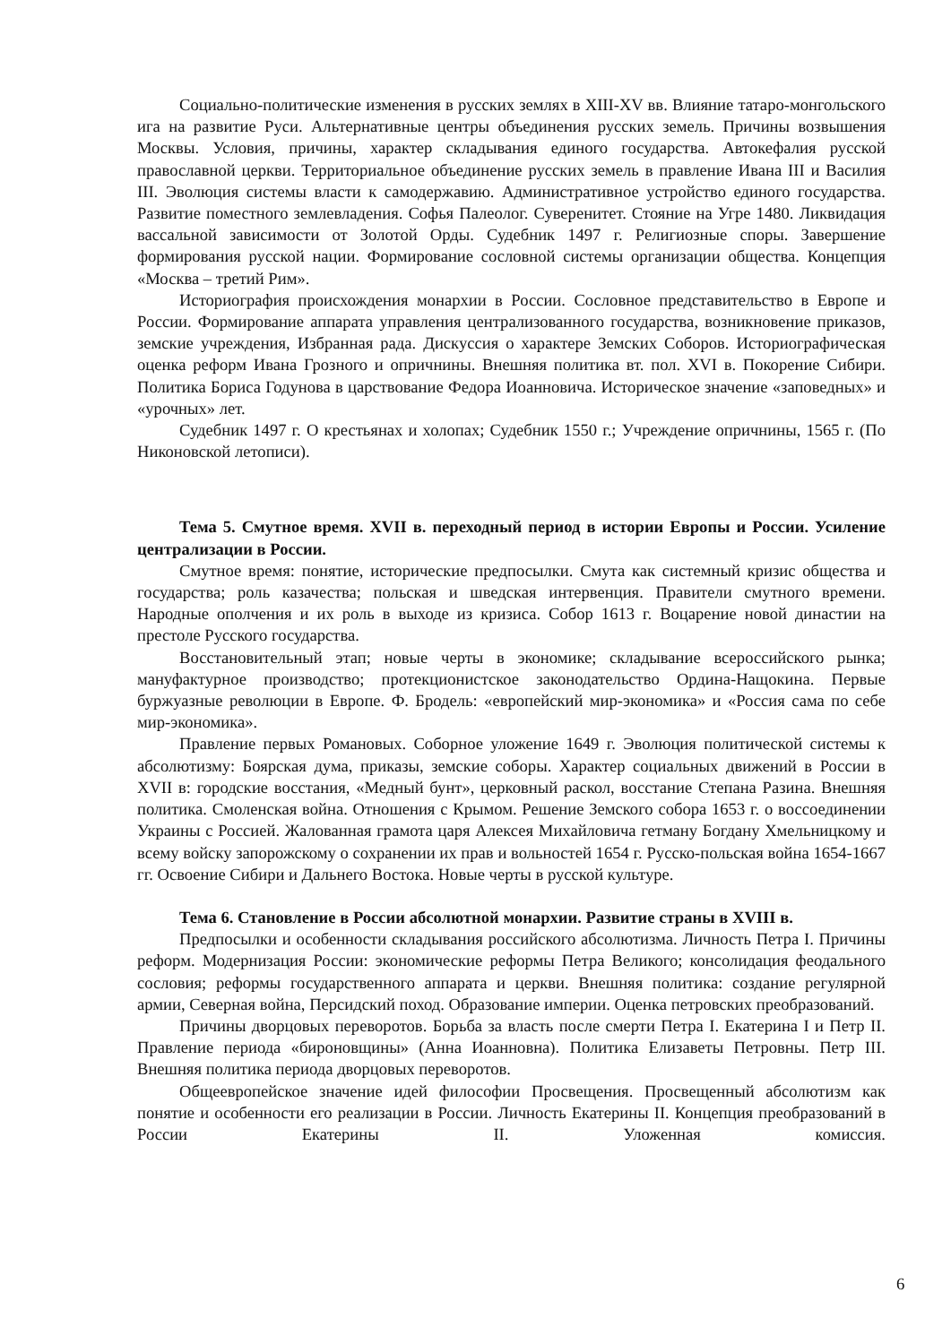Социально-политические изменения в русских землях в XIII-XV вв. Влияние татаро-монгольского ига на развитие Руси. Альтернативные центры объединения русских земель. Причины возвышения Москвы. Условия, причины, характер складывания единого государства. Автокефалия русской православной церкви. Территориальное объединение русских земель в правление Ивана III и Василия III. Эволюция системы власти к самодержавию. Административное устройство единого государства. Развитие поместного землевладения. Софья Палеолог. Суверенитет. Стояние на Угре 1480. Ликвидация вассальной зависимости от Золотой Орды. Судебник 1497 г. Религиозные споры. Завершение формирования русской нации. Формирование сословной системы организации общества. Концепция «Москва – третий Рим».
Историография происхождения монархии в России. Сословное представительство в Европе и России. Формирование аппарата управления централизованного государства, возникновение приказов, земские учреждения, Избранная рада. Дискуссия о характере Земских Соборов. Историографическая оценка реформ Ивана Грозного и опричнины. Внешняя политика вт. пол. XVI в. Покорение Сибири. Политика Бориса Годунова в царствование Федора Иоанновича. Историческое значение «заповедных» и «урочных» лет.
Судебник 1497 г. О крестьянах и холопах; Судебник 1550 г.; Учреждение опричнины, 1565 г. (По Никоновской летописи).
Тема 5. Смутное время. XVII в. переходный период в истории Европы и России. Усиление централизации в России.
Смутное время: понятие, исторические предпосылки. Смута как системный кризис общества и государства; роль казачества; польская и шведская интервенция. Правители смутного времени. Народные ополчения и их роль в выходе из кризиса. Собор 1613 г. Воцарение новой династии на престоле Русского государства.
Восстановительный этап; новые черты в экономике; складывание всероссийского рынка; мануфактурное производство; протекционистское законодательство Ордина-Нащокина. Первые буржуазные революции в Европе. Ф. Бродель: «европейский мир-экономика» и «Россия сама по себе мир-экономика».
Правление первых Романовых. Соборное уложение 1649 г. Эволюция политической системы к абсолютизму: Боярская дума, приказы, земские соборы. Характер социальных движений в России в XVII в: городские восстания, «Медный бунт», церковный раскол, восстание Степана Разина. Внешняя политика. Смоленская война. Отношения с Крымом. Решение Земского собора 1653 г. о воссоединении Украины с Россией. Жалованная грамота царя Алексея Михайловича гетману Богдану Хмельницкому и всему войску запорожскому о сохранении их прав и вольностей 1654 г. Русско-польская война 1654-1667 гг. Освоение Сибири и Дальнего Востока. Новые черты в русской культуре.
Тема 6. Становление в России абсолютной монархии. Развитие страны в XVIII в.
Предпосылки и особенности складывания российского абсолютизма. Личность Петра I. Причины реформ. Модернизация России: экономические реформы Петра Великого; консолидация феодального сословия; реформы государственного аппарата и церкви. Внешняя политика: создание регулярной армии, Северная война, Персидский поход. Образование империи. Оценка петровских преобразований.
Причины дворцовых переворотов. Борьба за власть после смерти Петра I. Екатерина I и Петр II. Правление периода «бироновщины» (Анна Иоанновна). Политика Елизаветы Петровны. Петр III. Внешняя политика периода дворцовых переворотов.
Общеевропейское значение идей философии Просвещения. Просвещенный абсолютизм как понятие и особенности его реализации в России. Личность Екатерины II. Концепция преобразований в России Екатерины II. Уложенная комиссия.
6